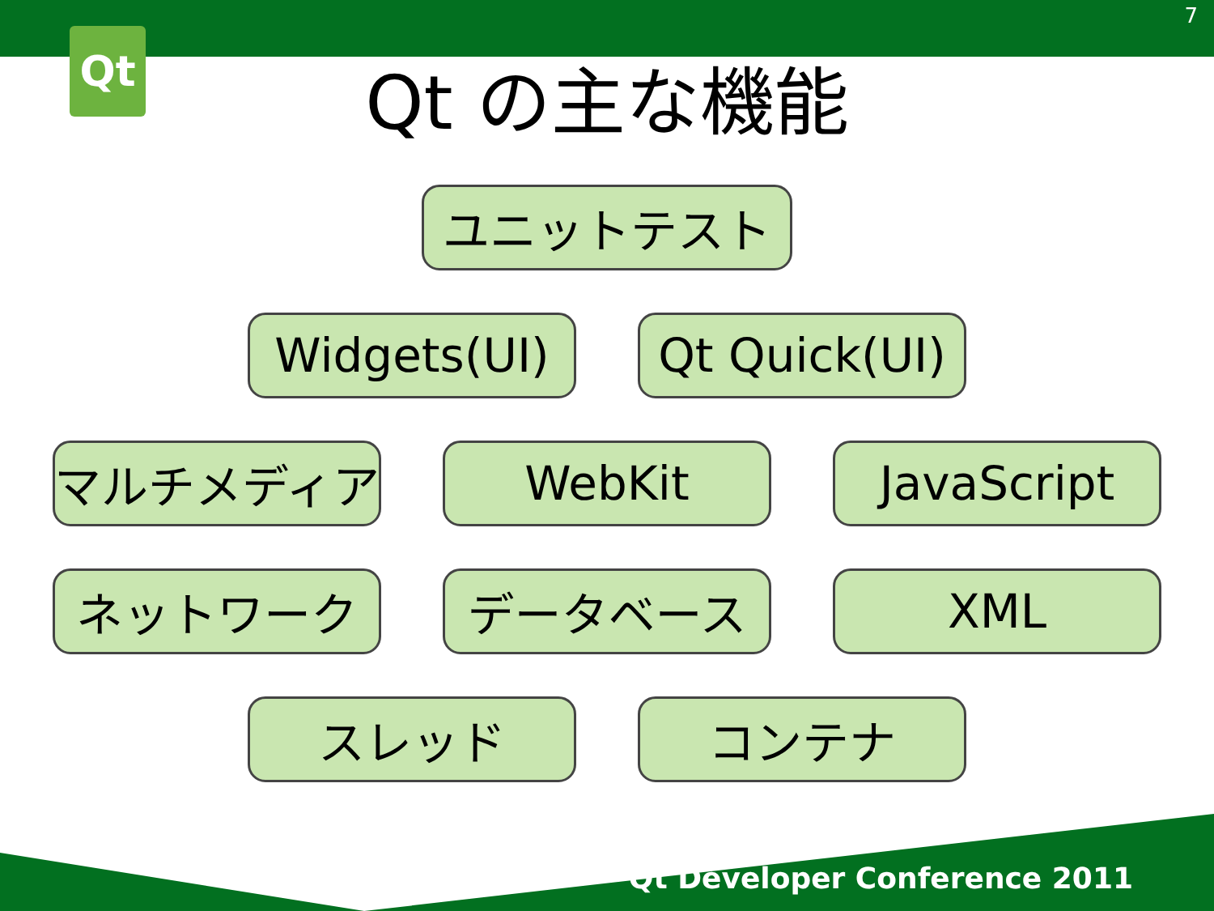7
Qt
Qt の主な機能
ユニットテスト
Widgets(UI) Qt Quick(UI)
マルチメディア WebKit JavaScript
ネットワーク データベース XML
スレッド コンテナ
Qt Developer Conference 2011